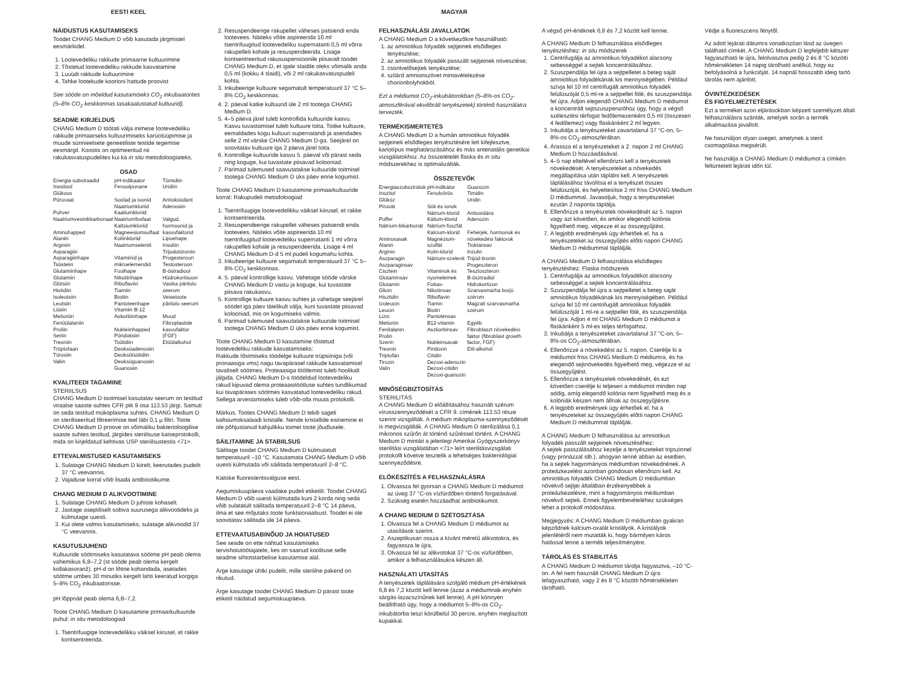EESTI KEEL
NÄIDUSTUS KASUTAMISEKS
Toodet CHANG Medium D võib kasutada järgmistel eesmärkidel.
1. Lootevedeliku rakkude primaarne kultuurimine
2. Tõstetud lootevedeliku rakkude kasvatamine
3. Luuüdi rakkude kultuurimine
4. Tahke lootekude koorioni hattude proovist
See sööde on mõeldud kasutamiseks CO<sub>2</sub> inkubaatorites (5–8% CO<sub>2</sub> keskkonnas tasakaalustatud kultuurid).
SEADME KIRJELDUS
CHANG Medium D töötati välja inimese lootevedeliku rakkude primaarseks kultuurimiseks karüotüüpimise ja muude sünnieelsete geneetiliste testide tegemise eesmärgil. Koostis on optimeeritud nii rakukasvatuspudelites kui ka in situ metodoloogiateks.
OSAD
| Energia substraadid Inositool Glükoos Püruvaat Puhver Naatriumvesinikkarbonaat Aminohapped Alaniin Arginiin Asparagiin Asparagiinhape Tsüsteiin Glutamiinhape Glutamiin Glütsiin Histidiin Isoleutsiin Leutsiin Lüsiin Metioniin Fenüülalaniin Proliin Seriin Treoniin Trüptofaan Türosiin Valiin | pH-indikaator Fenoolpunane Soolad ja ioonid Naatriumkloriid Kaaliumkloriid Naatriumfosfaat Kaltsiumkloriid Magneesiumsulfaat Koliinkloriid Naatriumseleniit Vitamiinid ja mikroelemendid Foolhape Nikotiinhape Riboflaviin Tiamiin Biotiin Pantoteenhape Vitamiin B-12 Askorbiinhape Nukleiinhapped Püridoksiin Tsütidiin Deoksüadenosiin Deoksütsütidiin Deoksüguanosiin Guanosiin | Tümidiin Uridiin Antioksüdant Adenosiin Valgud, hormoonid ja kasvufaktorid Lipoehape Insuliin Trijodotüroniin Progesteroon Testosteroon B-östradiool Hüdrokortisoon Vasika päritolu seerum Veiseloote päritolu seerum Muud Fibroplastide kasvufaktor (FGF) Etüülalkohol |
KVALITEEDI TAGAMINE
STERIILSUS
CHANG Medium D tootmisel kasutatav seerum on testitud viraalse saaste suhtes CFR ptk 9 osa 113.53 järgi. Samuti on seda testitud mükoplasma suhtes. CHANG Medium D on steriliseeritud filtreerimise teel läbi 0,1 µ filtri. Toote CHANG Medium D proove on võimaliku bakterioloogilise saaste suhtes testitud, järgides steriilsuse katseprotokolli, mida on kirjeldatud kehtivas USP steriilsustestis <71>.
ETTEVALMISTUSED KASUTAMISEKS
1. Sulatage CHANG Medium D kiirelt, keerutades pudelit 37 °C veevannis.
2. Vajaduse korral võib lisada antibiootikume.
CHANG MEDIUM D ALIKVOOTIMINE
1. Sulatage CHANG Medium D juhiste kohaselt.
2. Jaotage aseptiliselt sobiva suurusega alikvootideks ja külmutage uuesti.
3. Kui olete valmis kasutamiseks, sulatage alikvoodid 37 °C veevannis.
KASUTUSJUHEND
Kultuuride söötmiseks kasutatava söötme pH peab olema vahemikus 6,8–7,2 (st sööde peab olema kergelt kollakasoranž). pH-d on lihtne kohandada, asetades söötme umbes 30 minutiks kergelt lahti keeratud korgiga 5–8% CO<sub>2</sub> inkubaatorisse.
pH lõppnäit peab olema 6,8–7,2.
Toote CHANG Medium D kasutamine primaarkultuuride puhul: in situ metodoloogiad
1. Tsentrifuugige lootevedelikku väiksel kiirusel, et rakke kontsentreerida.
2. Resuspendeerige rakupellet väheses patsiendi enda lootevees. Näiteks võite aspireerida 10 ml tsentrifuugitud lootevedeliku supernatanti 0,5 ml võrra rakupelleti kohale ja resuspendeerida. Lisage kontsentreeritud rakususpensioonile piisavalt toodet CHANG Medium D, et igale slaidile oleks võimalik anda 0,5 ml (kokku 4 slaidi), või 2 ml rakukasvatuspudeli kohta.
3. Inkubeerige kultuure segamatult temperatuuril 37 °C 5–8% CO<sub>2</sub> keskkonnas.
4. 2. päeval katke kultuurid üle 2 ml tootega CHANG Medium D.
5. 4–5 päeva järel tuleb kontrollida kultuuride kasvu. Kasvu tuvastamisel tuleb kultuure toita. Toitke kultuure, eemaldades kogu kultuuri supernatandi ja asendades selle 2 ml värske CHANG Medium D-ga. Seejärel on soovitatav kultuure iga 2 päeva järel toita.
6. Kontrollige kultuuride kasvu 5. päeval või pärast seda ning koguge, kui tuvastate piisavad kolooniad.
7. Parimad tulemused saavutatakse kultuuride toitmisel tootega CHANG Medium D üks päev enne kogumist.
Toote CHANG Medium D kasutamine primaarkultuuride korral: Rakupudeli metodoloogiad
1. Tsentrifuugige lootevedelikku väiksel kiirusel, et rakke kontsentreerida.
2. Resuspendeerige rakupellet väheses patsiendi enda lootevees. Näiteks võite aspireerida 10 ml tsentrifuugitud lootevedeliku supernatanti 1 ml võrra rakupelleti kohale ja resuspendeerida. Lisage 4 ml CHANG Medium D-d 5 ml pudeli kogumahu kohta.
3. Inkubeerige kultuure segamatult temperatuuril 37 °C 5–8% CO<sub>2</sub> keskkonnas.
4. 5. päeval kontrollige kasvu. Vahetage sööde värske CHANG Medium D vastu ja koguge, kui tuvastate piisava rakukasvu.
5. Kontrollige kultuure kasvu suhtes ja vahetage seejärel söödet iga päev täielikult välja, kuni tuvastate piisavad kolooniad, mis on kogumiseks valmis.
6. Parimad tulemused saavutatakse kultuuride toitmisel tootega CHANG Medium D üks päev enne kogumist.
Toote CHANG Medium D kasutamine tõstetud lootevedeliku rakkude kasvatamiseks:
Rakkude tõstmiseks töödelge kultuure trüpsiiniga (või pronaasiga vms) nagu tavapärasel rakkude kasvatamisel tavaliselt söötmes. Proteaasiga töötlemist tuleb hoolikalt jälgida. CHANG Medium D-s töödeldud lootevedeliku rakud kipuvad olema proteaasitöötluse suhtes tundlikumad kui tavapärases söötmes kasvatatud lootevedeliku rakud. Sellega arvestamiseks tuleb võib-olla muuta protokolli.
Märkus. Tootes CHANG Medium D tekib sageli kaltsiumoksalaadi kristalle. Nende kristallide esinemine ei ole põhjustanud kahjulikku toimet toote jõudlusele.
SÄILITAMINE JA STABIILSUS
Säilitage toodet CHANG Medium D külmutatult temperatuuril –10 °C. Kasutamata CHANG Medium D võib uuesti külmutada või säilitada temperatuuril 2–8 °C.
Kaitske fluorestentsvalguse eest.
Aegumiskuupäeva vaadake pudeli etiketilt. Toodet CHANG Medium D võib uuesti külmutada kuni 2 korda ning seda võib sulatatult säilitada temperatuuril 2–8 °C 14 päeva, ilma et see mõjutaks toote funktsionaalsust. Toodet ei ole soovitatav säilitada üle 14 päeva.
ETTEVAATUSABINÕUD JA HOIATUSED
See seade on ette nähtud kasutamiseks tervishoiutöötajatele, kes on saanud koolituse selle seadme sihtotstarbelise kasutamise alal.
Ärge kasutage ühtki pudelit, mille steriilne pakend on rikutud.
Ärge kasutage toodet CHANG Medium D pärast toote etiketil näidatud aegumiskuupäeva.
MAGYAR
FELHASZNÁLÁSI JAVALLATOK
A CHANG Medium D a következőkre használható:
1. az amniotikus folyadék sejtjeinek elsődleges tenyésztése;
2. az amniotikus folyadék passzált sejtjeinek növesztése;
3. csontvelősejtek tenyésztése;
4. szilárd amnionszövet mintavételezése chorionbolyhokból.
Ezt a médiumot CO<sub>2</sub>-inkubátorokban (5–8%-os CO<sub>2</sub>-atmoszférával ekvilibrált tenyészetek) történő használatra tervezték.
TERMÉKISMERTETÉS
A CHANG Medium D a humán amniotikus folyadék sejtjeinek elsődleges tenyésztésére lett kifejlesztve, kariotípus meghatározásához és más antenatális genetikai vizsgálatokhoz. Az összetételét flaska és in situ módszerekhez is optimalizálták.
ÖSSZETEVŐK
| Energiaszubsztrátok Inozitol Glükóz Piruvát Puffer Nátrium-bikarbonát Aminosavak Alanin Arginin Aszparagin Aszparaginsav Cisztein Glutaminsav Glutamin Glicin Hisztidin Izoleucin Leucin Lizin Metionin Fenilalanin Prolin Szerin Treonin Triptofán Tirozin Valin | pH-indikátor Fenolvörös Sók és ionok Nátrium-klorid Kálium-klorid Nátrium-foszfát Kalcium-klorid Magnézium-szulfát Kolin-klorid Nátrium-szelenit Vitaminok és nyomelemek Folsav Nikotinsav Riboflavin Tiamin Biotin Pantoténsav B12-vitamin Aszkorbinsav Nukleinsavak Piridoxin Citidin Dezoxi-adenozin Dezoxi-citidin Dezoxi-guanozin | Guanozin Timidin Uridin Antioxidáns Adenozin Fehérjék, hormonok és növekedési faktorok Tioktánsav Inzulin Trijód-tironin Progeszteron Tesztoszteron B-ösztradiol Hidrokortizon Szarvasmarha borjú szérum Magzati szarvasmarha szérum Egyéb Fibroblaszt növekedési faktor (fibroblast growth factor, FGF) Etil-alkohol |
MINŐSÉGBIZTOSÍTÁS
STERILITÁS
A CHANG Medium D előállításához használt szérum vírusszennyeződését a CFR 9. címének 113.53 része szerint vizsgálták. A médium mikoplazma-szennyeződését is megvizsgálták. A CHANG Medium D sterilizálása 0,1 mikronos szűrőn át történő szűréssel történt. A CHANG Medium D mintáit a jelenlegi Amerikai Gyógyszerkönyv sterilitási vizsgálatában <71> leírt sterilitásvizsgálati protokollt követve tesztelik a lehetséges bakteriológiai szennyeződésre.
ELŐKÉSZÍTÉS A FELHASZNÁLÁSRA
1. Olvassza fel gyorsan a CHANG Medium D médiumot az üveg 37 °C-os vízfürdőben történő forgatásával.
2. Szükség esetén hozzáadhat antibiotikumot.
A CHANG MEDIUM D SZÉTOSZTÁSA
1. Olvassza fel a CHANG Medium D médiumot az utasítások szerint.
2. Aszeptikusan ossza a kívánt méretű alikvotokra, és fagyassza le újra.
3. Olvassza fel az alikvotokat 37 °C-os vízfürdőben, amikor a felhasználásukra készen áll.
HASZNÁLATI UTASÍTÁS
A tenyészetek táplálására szolgáló médium pH-értékének 6,8 és 7,2 között kell lennie (azaz a médiumnak enyhén sárgás-lazacszínűnek kell lennie). A pH könnyen beállítható úgy, hogy a médiumot 5–8%-os CO<sub>2</sub>-inkubátorba teszi körülbelül 30 percre, enyhén meglazított kupakkal.
A végső pH-értéknek 6,8 és 7,2 között kell lennie.
A CHANG Medium D felhasználása elsődleges tenyésztéshez: in situ módszerek
1. Centrifugálja az amniotikus folyadékot alacsony sebességgel a sejtek koncentrálásához.
2. Szuszpendálja fel újra a sejtpelletet a beteg saját amniotikus folyadékának kis mennyiségében. Például szívja fel 10 ml centrifugált amniotikus folyadék felülúszóját 0,5 ml-re a sejtpellet fölé, és szuszpendálja fel újra. Adjon elegendő CHANG Medium D médiumot a koncentrált sejtszuszpenzióhoz úgy, hogy a végső szélesztési térfogat fedőlemezenként 0,5 ml (összesen 4 fedőlemez) vagy flaskánként 2 ml legyen.
3. Inkubálja a tenyészeteket zavartalanul 37 °C-on, 5–8%-os CO<sub>2</sub>-atmoszférában.
4. Árassza el a tenyészeteket a 2. napon 2 ml CHANG Medium D hozzáadásával.
5. 4–5 nap elteltével ellenőrizni kell a tenyészetek növekedését. A tenyészeteket a növekedés megállapítása után táplálni kell. A tenyészetek táplálásához távolítsa el a tenyészet összes felülúszóját, és helyettesítse 2 ml friss CHANG Medium D médiummal. Javasoljuk, hogy a tenyészeteket ezután 2 naponta táplálja.
6. Ellenőrizze a tenyészetek növekedését az 5. napon vagy azt követően, és amikor elegendő kolónia figyelhető meg, végezze el az összegyűjtést.
7. A legjobb eredmények úgy érhetőek el, ha a tenyészeteket az összegyűjtés előtti napon CHANG Medium D médiummal táplálják.
A CHANG Medium D felhasználása elsődleges tenyésztéshez: Flaska módszerek
1. Centrifugálja az amniotikus folyadékot alacsony sebességgel a sejtek koncentrálásához.
2. Szuszpendálja fel újra a sejtpelletet a beteg saját amniotikus folyadékának kis mennyiségében. Például szívja fel 10 ml centrifugált amniotikus folyadék felülúszóját 1 ml-re a sejtpellet fölé, és szuszpendálja fel újra. Adjon 4 ml CHANG Medium D médiumot a flaskánként 5 ml-es teljes térfogathoz.
3. Inkubálja a tenyészeteket zavartalanul 37 °C-on, 5–8%-os CO<sub>2</sub>-atmoszférában.
4. Ellenőrizze a növekedést az 5. napon. Cserélje ki a médiumot friss CHANG Medium D médiumra, és ha elegendő sejtnövekedés figyelhető meg, végezze el az összegyűjtést.
5. Ellenőrizze a tenyészetek növekedését, és ezt követően cserélje ki teljesen a médiumot minden nap addig, amíg elegendő kolónia nem figyelhető meg és a kolóniák készen nem állnak az összegyűjtésre.
6. A legjobb eredmények úgy érhetőek el, ha a tenyészeteket az összegyűjtés előtti napon CHANG Medium D médiummal táplálják.
A CHANG Medium D felhasználása az amniotikus folyadék passzált sejtjeinek növesztéséhez:
A sejtek passzálásához kezelje a tenyészeteket tripszinnel (vagy pronázzal stb.), ahogyan tenné abban az esetben, ha a sejtek hagyományos médiumban növekednének. A proteázkezelést azonban gondosan ellenőrizni kell. Az amniotikus folyadék CHANG Medium D médiumban növekvő sejtjei általában érzékenyebbek a proteázkezelésre, mint a hagyományos médiumban növekvő sejtek. Ennek figyelembevételéhez szükséges lehet a protokoll módosítása.
Megjegyzés: A CHANG Medium D médiumban gyakran képződnek kalcium-oxalát kristályok. A kristályok jelenlétéről nem mutatták ki, hogy bármilyen káros hatással lenne a termék teljesítményére.
TÁROLÁS ÉS STABILITÁS
A CHANG Medium D médiumot tárolja fagyasztva, –10 °C-on. A fel nem használt CHANG Medium D újra lefagyasztható, vagy 2 és 8 °C közötti hőmérsékleten tárolható.
Védje a fluoreszcens fénytől.
Az adott lejárati dátumra vonatkozóan lásd az üvegen található címkét. A CHANG Medium D legfeljebb kétszer fagyasztható le újra, felolvasztva pedig 2 és 8 °C közötti hőmérsékleten 14 napig tárolható anélkül, hogy ez befolyásolná a funkcióját. 14 napnál hosszabb ideig tartó tárolás nem ajánlott.
ÓVINTÉZKEDÉSEK
ÉS FIGYELMEZTETÉSEK
Ezt a terméket azon eljárásokban képzett személyzet általi felhasználásra szánták, amelyek során a termék alkalmazása javallott.
Ne használjon olyan üveget, amelynek a steril csomagolása megsérült.
Ne használja a CHANG Medium D médiumot a címkén feltüntetett lejárati időn túl.